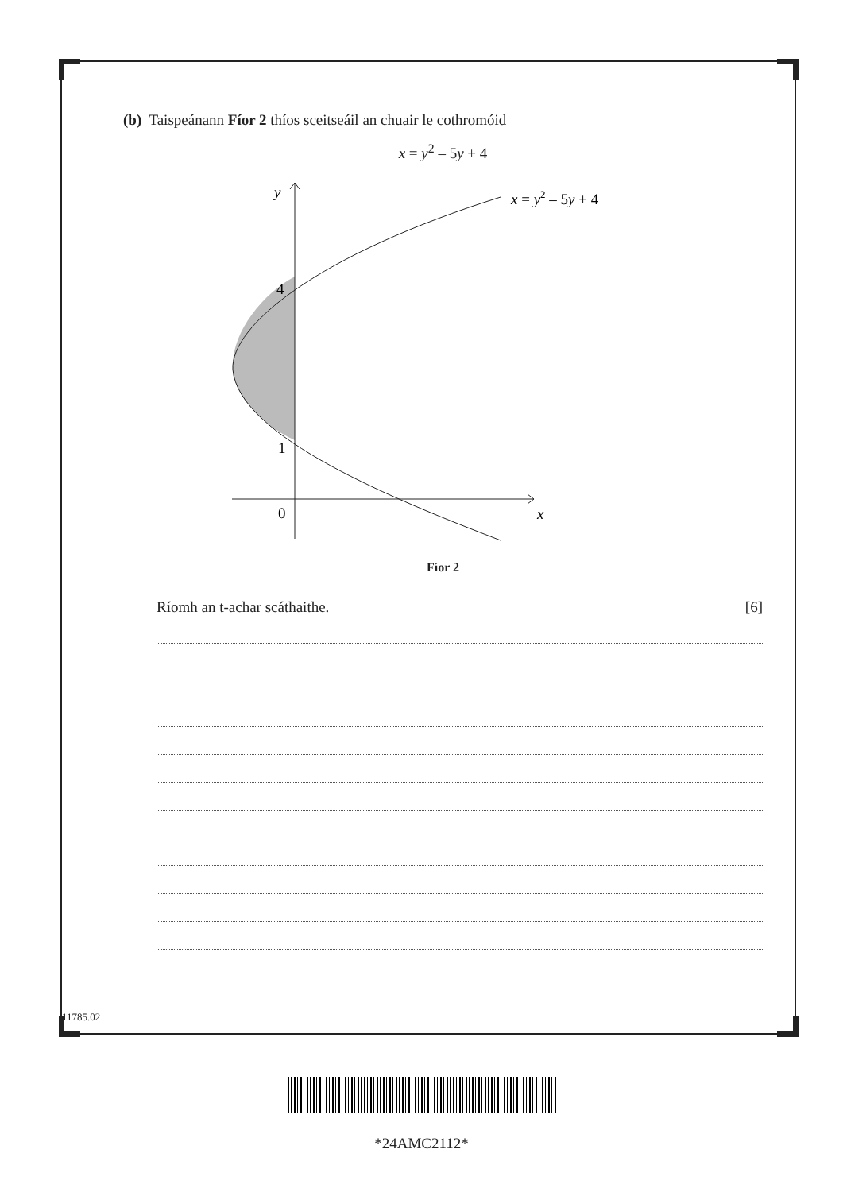(b) Taispeánann Fíor 2 thíos sceitseáil an chuair le cothromóid
x = y<sup>2</sup> – 5y + 4
y
x = y2 – 5y + 4
4
1
0
x
Fíor 2
Ríomh an t-achar scáthaithe. [6]
11785.02
*24AMC2112*